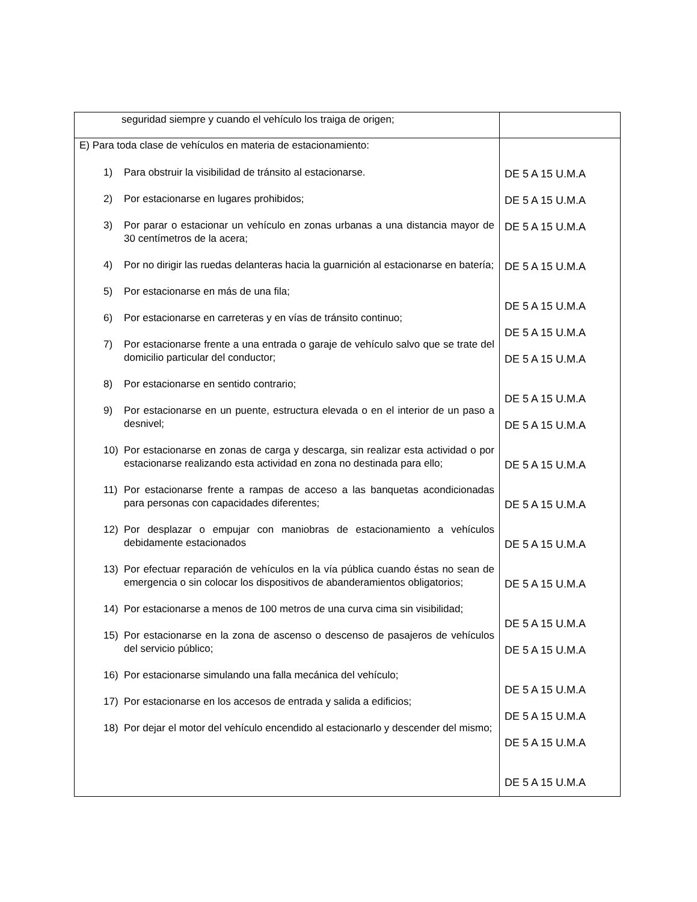| seguridad siempre y cuando el vehículo los traiga de origen; | |
| E) Para toda clase de vehículos en materia de estacionamiento: 1) Para obstruir la visibilidad de tránsito al estacionarse. 2) Por estacionarse en lugares prohibidos; 3) Por parar o estacionar un vehículo en zonas urbanas a una distancia mayor de 30 centímetros de la acera; 4) Por no dirigir las ruedas delanteras hacia la guarnición al estacionarse en batería; 5) Por estacionarse en más de una fila; 6) Por estacionarse en carreteras y en vías de tránsito continuo; 7) Por estacionarse frente a una entrada o garaje de vehículo salvo que se trate del domicilio particular del conductor; 8) Por estacionarse en sentido contrario; 9) Por estacionarse en un puente, estructura elevada o en el interior de un paso a desnivel; 10) Por estacionarse en zonas de carga y descarga, sin realizar esta actividad o por estacionarse realizando esta actividad en zona no destinada para ello; 11) Por estacionarse frente a rampas de acceso a las banquetas acondicionadas para personas con capacidades diferentes; 12) Por desplazar o empujar con maniobras de estacionamiento a vehículos debidamente estacionados 13) Por efectuar reparación de vehículos en la vía pública cuando éstas no sean de emergencia o sin colocar los dispositivos de abanderamientos obligatorios; 14) Por estacionarse a menos de 100 metros de una curva cima sin visibilidad; 15) Por estacionarse en la zona de ascenso o descenso de pasajeros de vehículos del servicio público; 16) Por estacionarse simulando una falla mecánica del vehículo; 17) Por estacionarse en los accesos de entrada y salida a edificios; 18) Por dejar el motor del vehículo encendido al estacionarlo y descender del mismo; | DE 5 A 15 U.M.A DE 5 A 15 U.M.A DE 5 A 15 U.M.A DE 5 A 15 U.M.A DE 5 A 15 U.M.A DE 5 A 15 U.M.A DE 5 A 15 U.M.A DE 5 A 15 U.M.A DE 5 A 15 U.M.A DE 5 A 15 U.M.A DE 5 A 15 U.M.A DE 5 A 15 U.M.A DE 5 A 15 U.M.A DE 5 A 15 U.M.A DE 5 A 15 U.M.A DE 5 A 15 U.M.A DE 5 A 15 U.M.A DE 5 A 15 U.M.A DE 5 A 15 U.M.A |